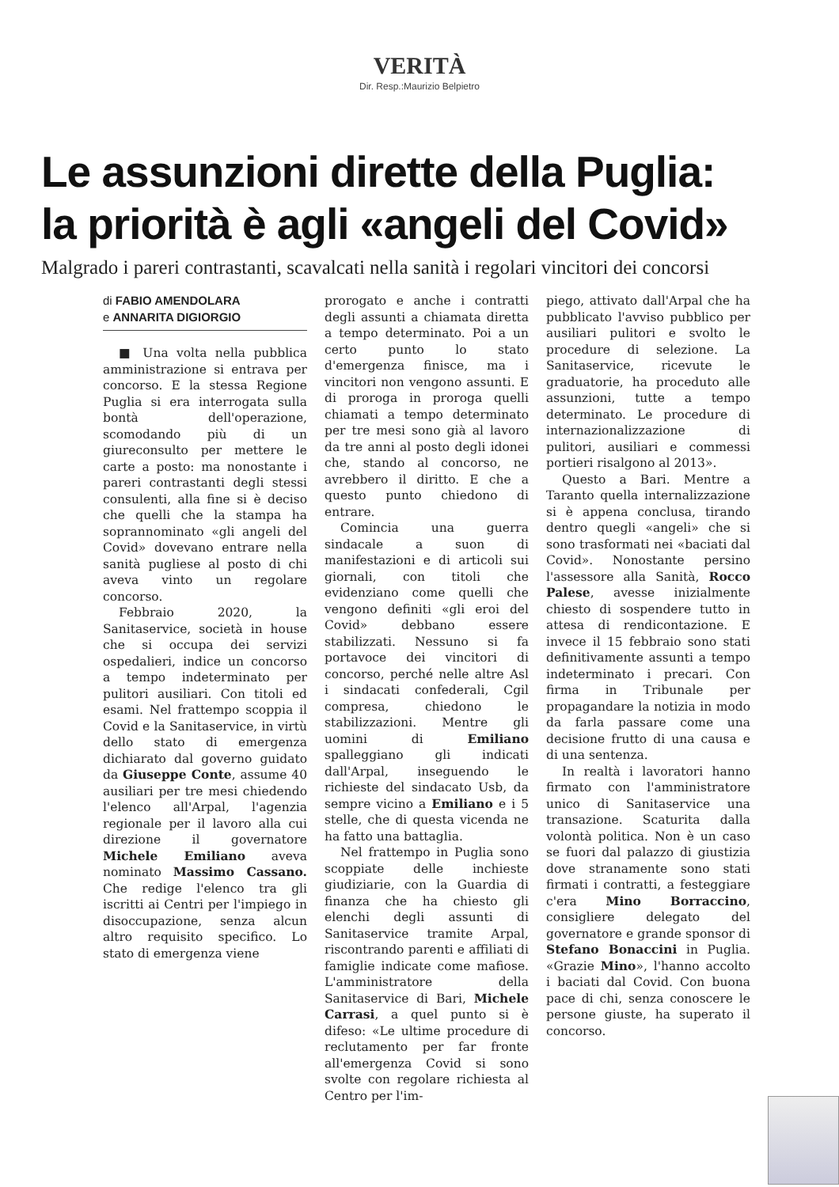VERITÀ
Dir. Resp.:Maurizio Belpietro
Le assunzioni dirette della Puglia:
la priorità è agli «angeli del Covid»
Malgrado i pareri contrastanti, scavalcati nella sanità i regolari vincitori dei concorsi
di FABIO AMENDOLARA
e ANNARITA DIGIORGIO
■ Una volta nella pubblica amministrazione si entrava per concorso. E la stessa Regione Puglia si era interrogata sulla bontà dell'operazione, scomodando più di un giureconsulto per mettere le carte a posto: ma nonostante i pareri contrastanti degli stessi consulenti, alla fine si è deciso che quelli che la stampa ha soprannominato «gli angeli del Covid» dovevano entrare nella sanità pugliese al posto di chi aveva vinto un regolare concorso.
Febbraio 2020, la Sanitaservice, società in house che si occupa dei servizi ospedalieri, indice un concorso a tempo indeterminato per pulitori ausiliari. Con titoli ed esami. Nel frattempo scoppia il Covid e la Sanitaservice, in virtù dello stato di emergenza dichiarato dal governo guidato da Giuseppe Conte, assume 40 ausiliari per tre mesi chiedendo l'elenco all'Arpal, l'agenzia regionale per il lavoro alla cui direzione il governatore Michele Emiliano aveva nominato Massimo Cassano. Che redige l'elenco tra gli iscritti ai Centri per l'impiego in disoccupazione, senza alcun altro requisito specifico. Lo stato di emergenza viene
prorogato e anche i contratti degli assunti a chiamata diretta a tempo determinato. Poi a un certo punto lo stato d'emergenza finisce, ma i vincitori non vengono assunti. E di proroga in proroga quelli chiamati a tempo determinato per tre mesi sono già al lavoro da tre anni al posto degli idonei che, stando al concorso, ne avrebbero il diritto. E che a questo punto chiedono di entrare.
Comincia una guerra sindacale a suon di manifestazioni e di articoli sui giornali, con titoli che evidenziano come quelli che vengono definiti «gli eroi del Covid» debbano essere stabilizzati. Nessuno si fa portavoce dei vincitori di concorso, perché nelle altre Asl i sindacati confederali, Cgil compresa, chiedono le stabilizzazioni. Mentre gli uomini di Emiliano spalleggiano gli indicati dall'Arpal, inseguendo le richieste del sindacato Usb, da sempre vicino a Emiliano e i 5 stelle, che di questa vicenda ne ha fatto una battaglia.
Nel frattempo in Puglia sono scoppiate delle inchieste giudiziarie, con la Guardia di finanza che ha chiesto gli elenchi degli assunti di Sanitaservice tramite Arpal, riscontrando parenti e affiliati di famiglie indicate come mafiose. L'amministratore della Sanitaservice di Bari, Michele Carrasi, a quel punto si è difeso: «Le ultime procedure di reclutamento per far fronte all'emergenza Covid si sono svolte con regolare richiesta al Centro per l'im-
piego, attivato dall'Arpal che ha pubblicato l'avviso pubblico per ausiliari pulitori e svolto le procedure di selezione. La Sanitaservice, ricevute le graduatorie, ha proceduto alle assunzioni, tutte a tempo determinato. Le procedure di internazionalizzazione di pulitori, ausiliari e commessi portieri risalgono al 2013».
Questo a Bari. Mentre a Taranto quella internalizzazione si è appena conclusa, tirando dentro quegli «angeli» che si sono trasformati nei «baciati dal Covid». Nonostante persino l'assessore alla Sanità, Rocco Palese, avesse inizialmente chiesto di sospendere tutto in attesa di rendicontazione. E invece il 15 febbraio sono stati definitivamente assunti a tempo indeterminato i precari. Con firma in Tribunale per propagandare la notizia in modo da farla passare come una decisione frutto di una causa e di una sentenza.
In realtà i lavoratori hanno firmato con l'amministratore unico di Sanitaservice una transazione. Scaturita dalla volontà politica. Non è un caso se fuori dal palazzo di giustizia dove stranamente sono stati firmati i contratti, a festeggiare c'era Mino Borraccino, consigliere delegato del governatore e grande sponsor di Stefano Bonaccini in Puglia. «Grazie Mino», l'hanno accolto i baciati dal Covid. Con buona pace di chi, senza conoscere le persone giuste, ha superato il concorso.